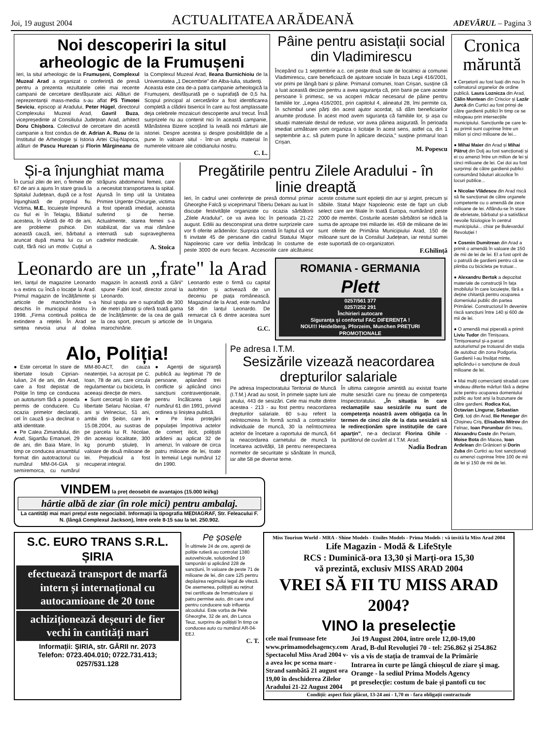Joi, 19 august 2004 ACTUALITATEA ARĂDEANĂ ADEVĂRUL – Pagina 3
Noi descoperiri la situl arheologic de la Frumușeni
Ieri, la situl arheologic de la Frumușeni, Complexul Muzeal Arad a organizat o conferință de presă pentru a prezenta rezultatele celei mai recente campanii de cercetare desfășurate aici. Alături de reprezentanții mass-media s-au aflat PS Timotei Seviciu, episcop al Aradului, Peter Hügel, directorul Complexului Muzeal Arad, Gavril Buza, vicepreședinte al Consiliului Județean Arad, arhitect Doru Chișbora. Colectivul de cercetare din acestă campanie a fost condus de dr. Adrian A. Rusu de la Institutul de Arheologie și Istoria Artei Cluj-Napoca, alături de Pascu Hurezan și Florin Mărgineanu de la Complexul Muzeal Arad, Ileana Burnichioiu de la Universitatea „1 Decembrie" din Alba-Iulia, studenți.
Aceasta este cea de-a patra campanie arheologică la Frumușeni, desfășurată pe o suprafață de 0,5 ha. Scopul principal al cercetărilor a fost identificarea completă a clădirii bisericii în care au fost amplassate deja celebrele mozaicuri descoperite anul trecut. Însă surprizele nu au contenit nici în această campanie, Mănăstirea Bizere scoțând la iveală noi mărturii ale istoriei. Despre acestea și despre posibilitățile de a pune în valoare situl - într-un amplu material în numerele viitoare ale cotidianului nostru.
C. L.
Pâine pentru asistații social din Vladimirescu
Începând cu 1 septembrie a.c. cei peste două sute de localnici ai comunei Vladimirescu, care beneficiază de ajutoare sociale în baza Legii 416/2001, vor primi pe lângă bani și pâine. Primarul comunei, Ioan Crișan, susține că a luat această decizie pentru a avea siguranța că, prin banii pe care aceste persoane îi primesc, se va acoperi măcar necesarul de pâine pentru familiile lor. „Legea 416/2001, prin capitolul 4, alineatul 28, îmi permite ca, în schimbul unei părți din acest ajutor acordat, să dăm beneficiarilor anumite produse. În acest mod avem siguranța că familiile lor, și așa cu situații materiale destul de reduse, vor avea pâinea asigurată. În perioada imediat următoare vom organiza o licitație în acest sens, astfel ca, din 1 septembrie a.c. să putem pune în aplicare decizia," susține primarul Ioan Crișan.
M. Popescu
Și-a înjunghiat mama
În cursul zilei de ieri, o femeie de 67 de ani a ajuns în stare gravă la Spitalul Județean, după ce a fost înjunghiată de propriul fiu. Victima, M.E., locuiește împreună cu fiul ei în Telagiu, Băiatul acesteia, în vârstă de 40 de ani, are probleme psihice. Din această cauză, ieri, bărbatul a aruncat după mama lui cu un cuțit, fără nici un motiv. Cuțitul a străpuns abdomenul femeii, care a necesitat transportarea la spital. Ajunsă în timp util la Unitatea Primire Urgențe Chirurgie, victima a fost operată imediat, aceasta suferind și de hernie. Actualmente, starea femeii s-a stabilizat, dar va mai rămâne internată sub supravegherea cadrelor medicale.
A. Stoica
Pregătirile pentru Zilele Aradului - în linie dreaptă
Ieri, în cadrul unei conferințe de presă domnul primar Gheorghe Falcă și viceprimarul Tiberiu Dekani au luat în discuție festivitățile organizate cu ocazia sărbătorii „Zilele Aradului", ce va avea loc în perioada 21-22 august. Edilii au desconspirat una dintre surprizele care vor fi oferite arădenilor. Surpriza constă în faptul că vor fi invitate 45 de persoane din cadrul Statului Major Napoleonic care vor defila îmbrăcați în costume de peste 3000 de euro fiecare. Accesoriile care alcătuiesc aceste costume sunt epoleții din aur și argint, precum și săbiile. Statul Major Napoleonic este de fapt un club select care are filiale în toată Europa, numărând peste 2000 de membri. Costurile acestei sărbători se ridică la suma de aproape trei miliarde lei. 459 de milioane de lei sunt oferite de Primăria Municipiului Arad, 150 de milioane sunt de la Consiliul Județean, iar restul sumei este suportată de co-organizatori.
F.Ghilință
Leonardo are un „frate" la Arad
Ieri, lanțul de magazine Leonardo s-a extins cu încă o locație la Arad. Primul magazin de încălțăminte și articole de marochinărie s-a deschis în municipiul nostru în 1998. „Firma continuă politica de extindere a rețelei. În Arad se simțea nevoia unui al doilea magazin în această zonă a Gării" spune Fabri Iosif, director zonal la Leonardo.
Noul spațiu are o suprafață de 300 de metri pătrați și oferă toată gama de încălțăminte: de la cea de gală la cea sport, precum și articole de marochinărie.
Leonardo este o firmă cu capital autohton și activează de un deceniu pe piața românească. Magazinul de la Arad, este numărul 58 din lanțul Leonardo. De remarcat că 6 dintre acestea sunt în Ungaria.
G.C.
ROMANIA - GERMANIA
Plett
0257/561 377
0257/252 291
Închirieri autocare
Siguranța și confortul FAC DIFERENȚA !
NOU!!! Heidelberg, Pforzeim, Munchen PREȚURI PROMOȚIONALE
Alo, Poliția!
● Este cercetat în stare de libertate Iosub Ciprian-Iulian, 24 de ani, din Arad, care a fost depistat de Poliție în timp ce conducea un autoturism fără a poseda permis de conducere. Cu ocazia primelor declarații, cel în cauză și-a declinat o altă identitate.
● Pe Calea Zimandului, din Arad, Sigartău Emanuel, 29 de ani, din Baia Mare, în timp ce conducea ansamblul format din autotractorul cu numărul MM-04-GIA și semiremorca, cu numărul MM-80-ACT, din cauza neatenției, l-a acroșat pe C. Ioan, 78 de ani, care circula regulamentar cu bicicleta, în aceeași direcție de mers.
● Sunt cercetați în stare de libertate Selaru Nicolae, 47 ani și Velneciuc, 51 ani, ambii din Șeitin, care în 15.08.2004, au sustras de pe parcela lui R. Nicolae, din aceeași localitate, 300 kg porumb știuleți, în valoare de două milioane de lei. Prejudiciul a fost recuperat integral.
● Agenții de siguranță publică au legitimat 79 de persoane, aplanând trei conflicte și aplicând cinci sancțiuni contravenționale, pentru încălcarea Legii numărul 61 din 1991, privind ordinea și liniștea publică.
● Pe linia protejării populației împotriva actelor de comerț ilicit, polițiștii arădeni au aplicat 32 de amenzi, în valoare de circa patru milioane de lei, toate în temeiul Legii numărul 12 din 1990.
Pe adresa I.T.M.
Sesizările vizează neacordarea drepturilor salariale
Pe adresa Inspectoratului Teritorial de Muncă (I.T.M.) Arad au sosit, în primele șapte luni ale anului, 443 de sesizări. Cele mai multe dintre acestea - 213 - au fost pentru neacordarea drepturilor salariale. 60 s-au referit la neîntocmirea în formă scrisă a contractelor individuale de muncă, 30 la neîntocmirea actelor de încetare a raportului de muncă, 64 la neacordarea carnetului de muncă la încetarea activității, 18 pentru nerespectarea normelor de securitate și sănătate în muncă, iar alte 58 pe diverse teme.
În ultima categorie amintită au existat foarte multe sesizări care nu țineau de competența Inspectoratului. „În situația în care reclamațiile sau sesizările nu sunt de competența noastră avem obligația ca în termen de cinci zile de la data sesizării să le redirecționăm spre instituțiile de care aparțin", ne-a declarat Florina Ghile - purtătorul de cuvânt al I.T.M. Arad.
Nadia Bodran
VINDEM la preț deosebit de avantajos (15.000 lei/kg)
hârtie albă de ziar (în role mici) pentru ambalaj.
La cantități mai mari prețul este negociabil. Informații la tipografia MEDIAGRAF, Str. Feleacului F. N. (lângă Complexul Jackson), între orele 8-15 sau la tel. 250.902.
Cronica măruntă
● Cerșetorii au fost luați din nou în colimatorul organelor de ordine publică. Laura Loznicza din Arad, Călin Muntean din Criscior și Lazăr Jurcă din Curtici au fost prinși de către gardienii publici în timp ce se milogeau prin intersecțiile municipiului. Sancțiunile pe care le-au primit sunt cuprinse între un milion și cinci milioane de lei...
● Mihai Maier din Arad și Mihai Pătruț din Dolj au fost sancționați și ei cu amenzi între un milion de lei și cinci milioane de lei. Cei doi au fost surprinși de către gardienii publici consumând băuturi alcoolice în locuri publice...
● Nicolae Vlădescu din Arad riscă să fie sancționat de către organele competente cu o amendă de zece milioane de lei. Aflându-se în stare de ebrietate, bărbatul și-a satisfăcut nevoile fiziologice în centrul municipiului... chiar pe Bulevardul Revoluției !
● Cosmin Dumitrean din Arad a primit o amendă în valoare de 150 de mii de lei de lei. El a fost oprit de o patrulă de gardieni pentru că se plimba cu bicicleta pe trotuar...
● Alexandru Bertok a depozitat materiale de construcții în fața imobilului în care locuiește, fără a deține chitanță pentru ocuparea domeniului public din partea Primăriei. Constructorul în devenire riscă sancțiuni între 140 și 600 de mii de lei.
● O amendă mai piperată a primit Liviu Tudor din Timișoara. Timișoreanul și-a parcat autoturismul pe trotuarul din stația de autobuz din zona Podgoria. Gardienii l-au învățat minte, aplicându-i o sancțiune de două milioane de lei.
● Mai mulți comercianți stradali care vindeau diferite mărfuri fără a deține acte pentru ocuparea domeniului public au fost arși la buzunare de către gardieni. Rodica Kui, Octavian Lingurar, Sebastian Cirți, toți din Arad, Ilie Henegar din Chișineu Criș, Elisabeta Mitrov din Felnac, Ioan Porumbar din Ineu, Alexandru Coste din Periam, Moise Bota din Macea, Ioan Ardelean din Grăniceri și Dorin Zuba din Curtici au fost sancționați cu amenzi cuprinse între 100 de mii de lei și 150 de mii de lei.
S.C. EURO TRANS S.R.L. ȘIRIA
efectuează transport de marfă intern și internațional cu autocamioane de 20 tone
achiziționează deșeuri de fier vechi în cantități mari
Informații: ȘIRIA, str. GĂRII nr. 2073
Telefon: 0723.404.010; 0722.731.413; 0257/531.128
Pe șosele
În ultimele 24 de ore, agenții de poliție rutieră au controlat 1380 autovehicule, soluționând 19 tamponări și aplicând 228 de sancțiuni, în valoare de peste 71 de milioane de lei, din care 125 pentru depășirea regimului legal de viteză.
De asemenea, polițiștii au reținut trei certificate de înmatriculare și patru permise auto, din care unul pentru conducere sub influența alcoolului. Este vorba de Pele Gheorghe, 32 de ani, din Lunca Teuz, surprins de polițiști în timp ce conducea auto cu numărul AR-04-EEJ.
C. T.
Miss Tourism World - MRA - Shine Models - Etoiles Models - Prima Models : vă invită la Miss Arad 2004
Life Magazin - Modă & LifeStyle
RCS : Duminică-ora 13,30 și Marți-ora 15,30
vă prezintă, exclusiv MISS ARAD 2004
VREI SĂ FII TU MISS ARAD 2004?
VINO la preselecție
cele mai frumoase fete
www.primamodelsagency.com
Spectacolul Miss Arad 2004 v-a avea loc pe scena mare - Strand sambătă 21 august ora 19,00 în deschiderea Zilelor Aradului 21-22 August 2004
Joi 19 August 2004, între orele 12,00-19,00
Arad, B-dul Revoluției 70 - tel: 256.862 și 254.862
vis a vis de stația de tramvai de la Primărie
Intrarea în curte pe lângă chioșcul de ziare și mag. Orange - la sediul Prima Models Agency
pt preselecție: costum de baie și pantofi cu toc
Condiții: aspect fizic plăcut, 13-24 ani - 1,70 m - fara obligații contractuale